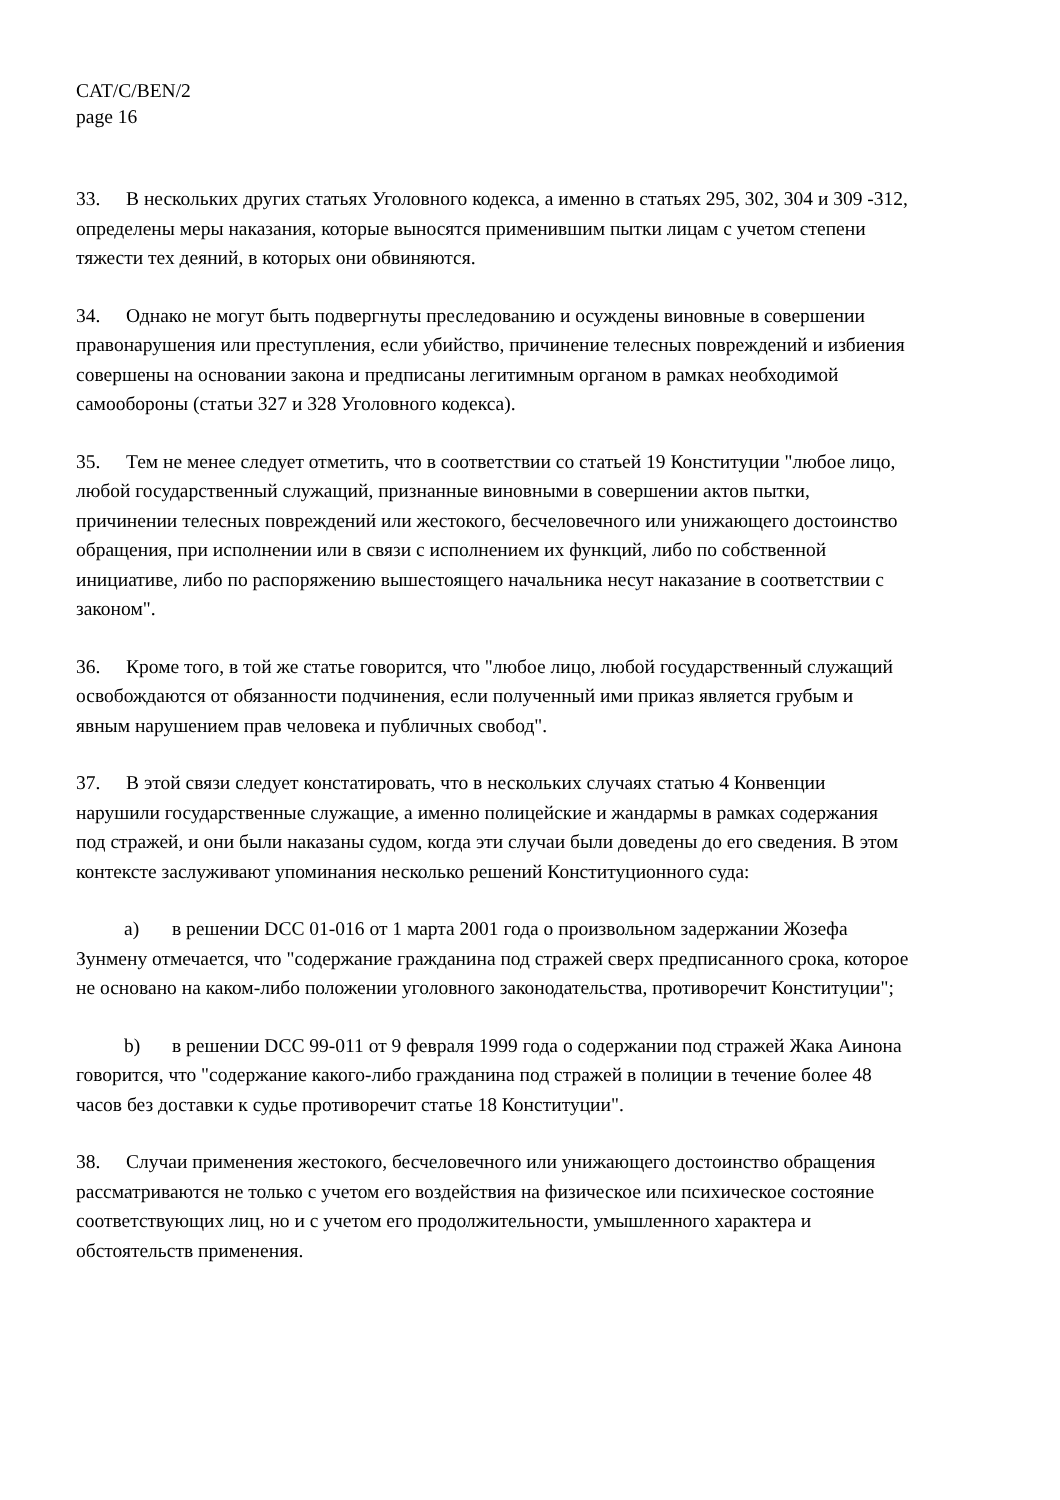CAT/C/BEN/2
page 16
33. В нескольких других статьях Уголовного кодекса, а именно в статьях 295, 302, 304 и 309 -312, определены меры наказания, которые выносятся применившим пытки лицам с учетом степени тяжести тех деяний, в которых они обвиняются.
34. Однако не могут быть подвергнуты преследованию и осуждены виновные в совершении правонарушения или преступления, если убийство, причинение телесных повреждений и избиения совершены на основании закона и предписаны легитимным органом в рамках необходимой самообороны (статьи 327 и 328 Уголовного кодекса).
35. Тем не менее следует отметить, что в соответствии со статьей 19 Конституции "любое лицо, любой государственный служащий, признанные виновными в совершении актов пытки, причинении телесных повреждений или жестокого, бесчеловечного или унижающего достоинство обращения, при исполнении или в связи с исполнением их функций, либо по собственной инициативе, либо по распоряжению вышестоящего начальника несут наказание в соответствии с законом".
36. Кроме того, в той же статье говорится, что "любое лицо, любой государственный служащий освобождаются от обязанности подчинения, если полученный ими приказ является грубым и явным нарушением прав человека и публичных свобод".
37. В этой связи следует констатировать, что в нескольких случаях статью 4 Конвенции нарушили государственные служащие, а именно полицейские и жандармы в рамках содержания под стражей, и они были наказаны судом, когда эти случаи были доведены до его сведения. В этом контексте заслуживают упоминания несколько решений Конституционного суда:
a) в решении DCC 01-016 от 1 марта 2001 года о произвольном задержании Жозефа Зунмену отмечается, что "содержание гражданина под стражей сверх предписанного срока, которое не основано на каком-либо положении уголовного законодательства, противоречит Конституции";
b) в решении DCC 99-011 от 9 февраля 1999 года о содержании под стражей Жака Аинона говорится, что "содержание какого-либо гражданина под стражей в полиции в течение более 48 часов без доставки к судье противоречит статье 18 Конституции".
38. Случаи применения жестокого, бесчеловечного или унижающего достоинство обращения рассматриваются не только с учетом его воздействия на физическое или психическое состояние соответствующих лиц, но и с учетом его продолжительности, умышленного характера и обстоятельств применения.